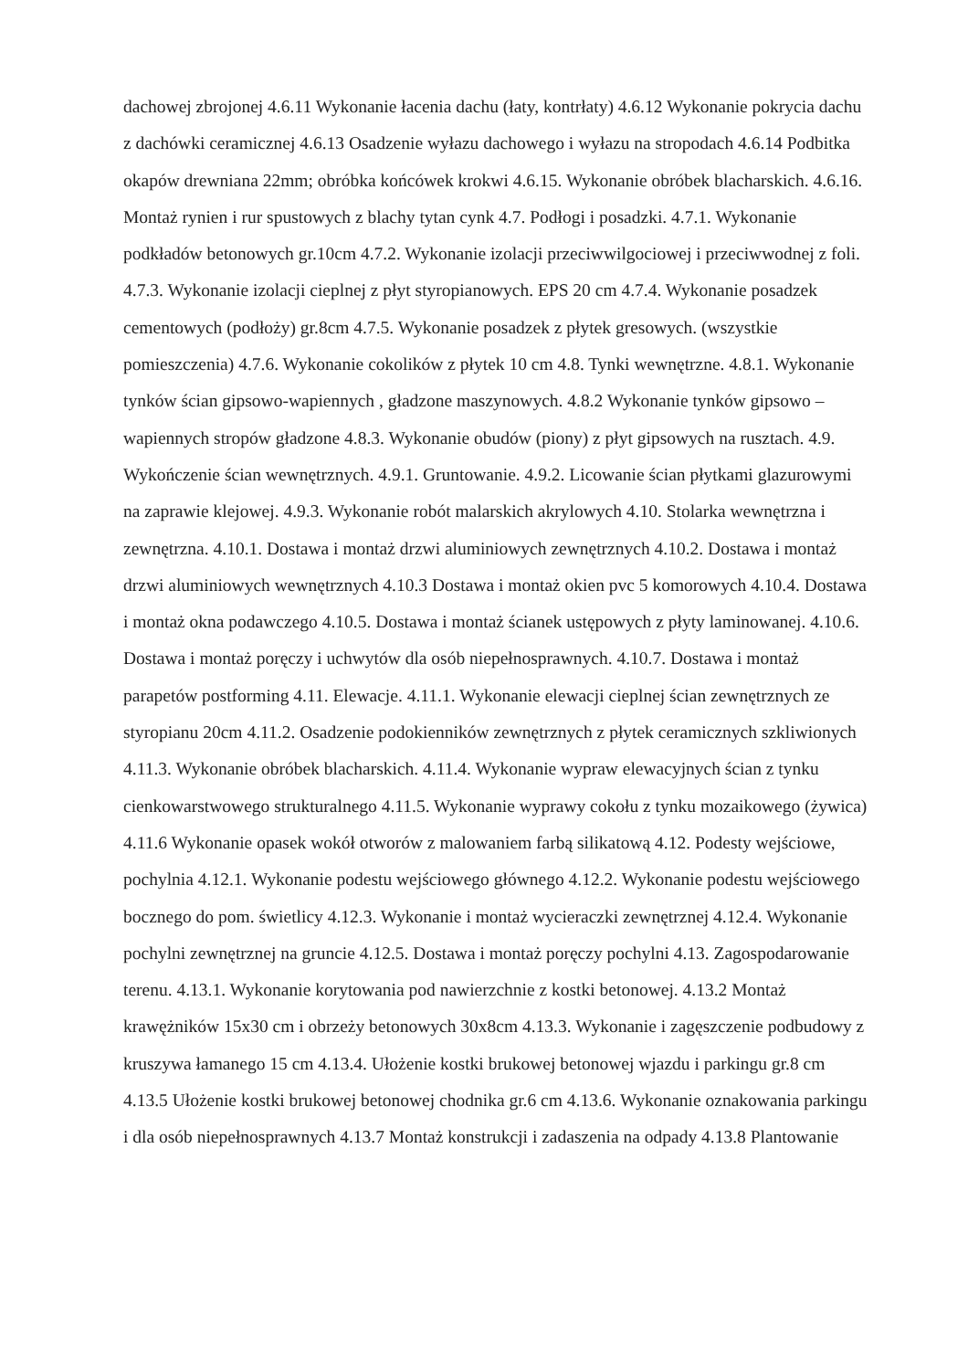dachowej zbrojonej 4.6.11 Wykonanie łacenia dachu (łaty, kontrłaty) 4.6.12 Wykonanie pokrycia dachu z dachówki ceramicznej 4.6.13 Osadzenie wyłazu dachowego i wyłazu na stropodach 4.6.14 Podbitka okapów drewniana 22mm; obróbka końcówek krokwi 4.6.15. Wykonanie obróbek blacharskich. 4.6.16. Montaż rynien i rur spustowych z blachy tytan cynk 4.7. Podłogi i posadzki. 4.7.1. Wykonanie podkładów betonowych gr.10cm 4.7.2. Wykonanie izolacji przeciwwilgociowej i przeciwwodnej z foli. 4.7.3. Wykonanie izolacji cieplnej z płyt styropianowych. EPS 20 cm 4.7.4. Wykonanie posadzek cementowych (podłoży) gr.8cm 4.7.5. Wykonanie posadzek z płytek gresowych. (wszystkie pomieszczenia) 4.7.6. Wykonanie cokolików z płytek 10 cm 4.8. Tynki wewnętrzne. 4.8.1. Wykonanie tynków ścian gipsowo-wapiennych , gładzone maszynowych. 4.8.2 Wykonanie tynków gipsowo – wapiennych stropów gładzone 4.8.3. Wykonanie obudów (piony) z płyt gipsowych na rusztach. 4.9. Wykończenie ścian wewnętrznych. 4.9.1. Gruntowanie. 4.9.2. Licowanie ścian płytkami glazurowymi na zaprawie klejowej. 4.9.3. Wykonanie robót malarskich akrylowych 4.10. Stolarka wewnętrzna i zewnętrzna. 4.10.1. Dostawa i montaż drzwi aluminiowych zewnętrznych 4.10.2. Dostawa i montaż drzwi aluminiowych wewnętrznych 4.10.3 Dostawa i montaż okien pvc 5 komorowych 4.10.4. Dostawa i montaż okna podawczego 4.10.5. Dostawa i montaż ścianek ustępowych z płyty laminowanej. 4.10.6. Dostawa i montaż poręczy i uchwytów dla osób niepełnosprawnych. 4.10.7. Dostawa i montaż parapetów postforming 4.11. Elewacje. 4.11.1. Wykonanie elewacji cieplnej ścian zewnętrznych ze styropianu 20cm 4.11.2. Osadzenie podokienników zewnętrznych z płytek ceramicznych szkliwionych 4.11.3. Wykonanie obróbek blacharskich. 4.11.4. Wykonanie wypraw elewacyjnych ścian z tynku cienkowarstwowego strukturalnego 4.11.5. Wykonanie wyprawy cokołu z tynku mozaikowego (żywica) 4.11.6 Wykonanie opasek wokół otworów z malowaniem farbą silikatową 4.12. Podesty wejściowe, pochylnia 4.12.1. Wykonanie podestu wejściowego głównego 4.12.2. Wykonanie podestu wejściowego bocznego do pom. świetlicy 4.12.3. Wykonanie i montaż wycieraczki zewnętrznej 4.12.4. Wykonanie pochylni zewnętrznej na gruncie 4.12.5. Dostawa i montaż poręczy pochylni 4.13. Zagospodarowanie terenu. 4.13.1. Wykonanie korytowania pod nawierzchnie z kostki betonowej. 4.13.2 Montaż krawężników 15x30 cm i obrzeży betonowych 30x8cm 4.13.3. Wykonanie i zagęszczenie podbudowy z kruszywa łamanego 15 cm 4.13.4. Ułożenie kostki brukowej betonowej wjazdu i parkingu gr.8 cm 4.13.5 Ułożenie kostki brukowej betonowej chodnika gr.6 cm 4.13.6. Wykonanie oznakowania parkingu i dla osób niepełnosprawnych 4.13.7 Montaż konstrukcji i zadaszenia na odpady 4.13.8 Plantowanie